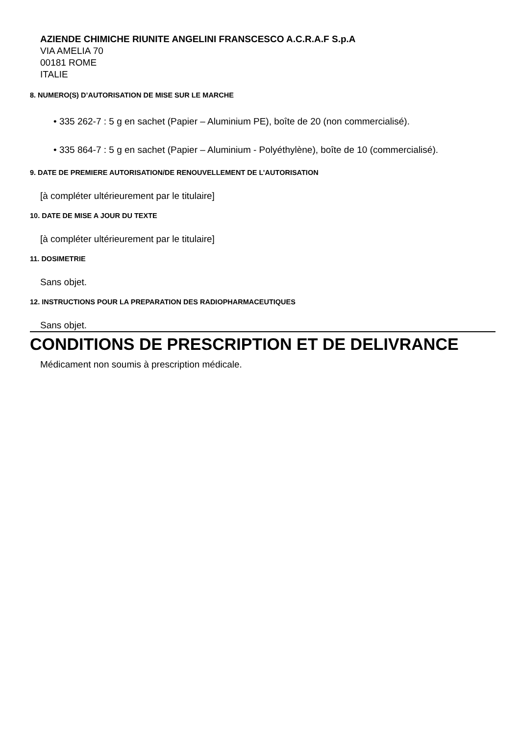AZIENDE CHIMICHE RIUNITE ANGELINI FRANSCESCO A.C.R.A.F S.p.A
VIA AMELIA 70
00181 ROME
ITALIE
8. NUMERO(S) D’AUTORISATION DE MISE SUR LE MARCHE
• 335 262-7 : 5 g en sachet (Papier – Aluminium PE), boîte de 20 (non commercialisé).
• 335 864-7 : 5 g en sachet (Papier – Aluminium - Polyéthylène), boîte de 10 (commercialisé).
9. DATE DE PREMIERE AUTORISATION/DE RENOUVELLEMENT DE L’AUTORISATION
[à compléter ultérieurement par le titulaire]
10. DATE DE MISE A JOUR DU TEXTE
[à compléter ultérieurement par le titulaire]
11. DOSIMETRIE
Sans objet.
12. INSTRUCTIONS POUR LA PREPARATION DES RADIOPHARMACEUTIQUES
Sans objet.
CONDITIONS DE PRESCRIPTION ET DE DELIVRANCE
Médicament non soumis à prescription médicale.